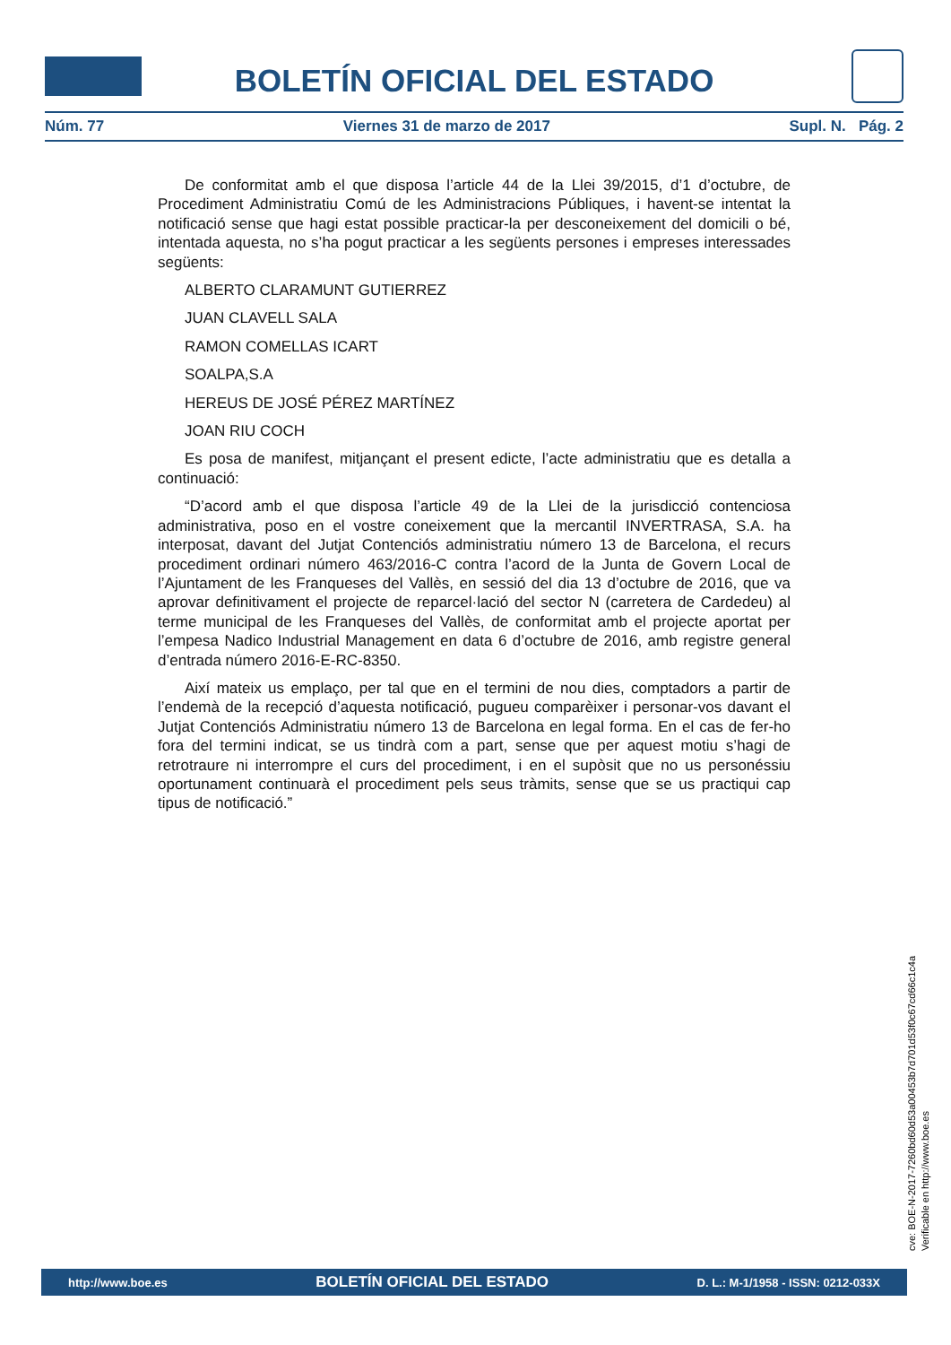BOLETÍN OFICIAL DEL ESTADO
Núm. 77 Viernes 31 de marzo de 2017 Supl. N. Pág. 2
De conformitat amb el que disposa l’article 44 de la Llei 39/2015, d’1 d’octubre, de Procediment Administratiu Comú de les Administracions Públiques, i havent-se intentat la notificació sense que hagi estat possible practicar-la per desconeixement del domicili o bé, intentada aquesta, no s’ha pogut practicar a les següents persones i empreses interessades següents:
ALBERTO CLARAMUNT GUTIERREZ
JUAN CLAVELL SALA
RAMON COMELLAS ICART
SOALPA,S.A
HEREUS DE JOSÉ PÉREZ MARTÍNEZ
JOAN RIU COCH
Es posa de manifest, mitjançant el present edicte, l’acte administratiu que es detalla a continuació:
“D’acord amb el que disposa l’article 49 de la Llei de la jurisdicció contenciosa administrativa, poso en el vostre coneixement que la mercantil INVERTRASA, S.A. ha interposat, davant del Jutjat Contenciós administratiu número 13 de Barcelona, el recurs procediment ordinari número 463/2016-C contra l’acord de la Junta de Govern Local de l’Ajuntament de les Franqueses del Vallès, en sessió del dia 13 d’octubre de 2016, que va aprovar definitivament el projecte de reparcel·lació del sector N (carretera de Cardedeu) al terme municipal de les Franqueses del Vallès, de conformitat amb el projecte aportat per l’empesa Nadico Industrial Management en data 6 d’octubre de 2016, amb registre general d’entrada número 2016-E-RC-8350.
Així mateix us emplaço, per tal que en el termini de nou dies, comptadors a partir de l’endemà de la recepció d’aquesta notificació, pugueu comparèixer i personar-vos davant el Jutjat Contenciós Administratiu número 13 de Barcelona en legal forma. En el cas de fer-ho fora del termini indicat, se us tindrà com a part, sense que per aquest motiu s’hagi de retrotraure ni interrompre el curs del procediment, i en el supòsit que no us personéssiu oportunament continuarà el procediment pels seus tràmits, sense que se us practiqui cap tipus de notificació.”
cve: BOE-N-2017-7260bd60d53a00453b7d701d53f0c67cd66c1c4a
Verificable en http://www.boe.es
http://www.boe.es BOLETÍN OFICIAL DEL ESTADO D. L.: M-1/1958 - ISSN: 0212-033X